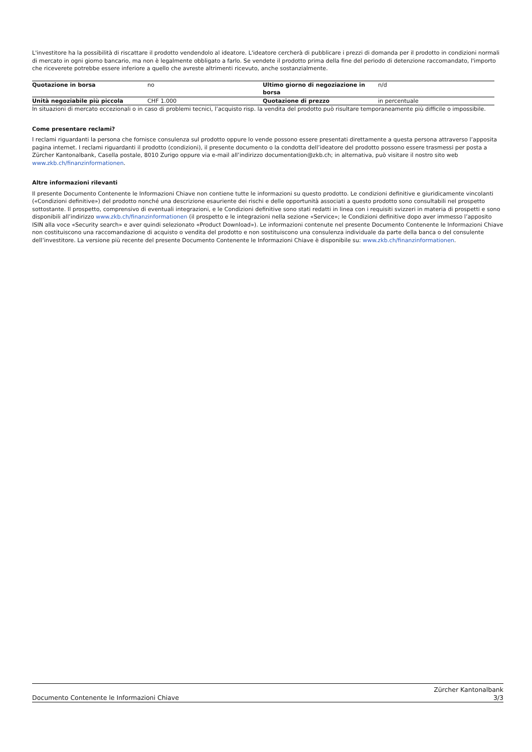L'investitore ha la possibilità di riscattare il prodotto vendendolo al ideatore. L'ideatore cercherà di pubblicare i prezzi di domanda per il prodotto in condizioni normali di mercato in ogni giorno bancario, ma non è legalmente obbligato a farlo. Se vendete il prodotto prima della fine del periodo di detenzione raccomandato, l'importo che riceverete potrebbe essere inferiore a quello che avreste altrimenti ricevuto, anche sostanzialmente.
| Quotazione in borsa | no | Ultimo giorno di negoziazione in borsa | n/d |
| Unità negoziabile più piccola | CHF 1.000 | Quotazione di prezzo | in percentuale |
In situazioni di mercato eccezionali o in caso di problemi tecnici, l’acquisto risp. la vendita del prodotto può risultare temporaneamente più difficile o impossibile.
Come presentare reclami?
I reclami riguardanti la persona che fornisce consulenza sul prodotto oppure lo vende possono essere presentati direttamente a questa persona attraverso l’apposita pagina internet. I reclami riguardanti il prodotto (condizioni), il presente documento o la condotta dell’ideatore del prodotto possono essere trasmessi per posta a Zürcher Kantonalbank, Casella postale, 8010 Zurigo oppure via e-mail all’indirizzo documentation@zkb.ch; in alternativa, può visitare il nostro sito web www.zkb.ch/finanzinformationen.
Altre informazioni rilevanti
Il presente Documento Contenente le Informazioni Chiave non contiene tutte le informazioni su questo prodotto. Le condizioni definitive e giuridicamente vincolanti («Condizioni definitive») del prodotto nonché una descrizione esauriente dei rischi e delle opportunità associati a questo prodotto sono consultabili nel prospetto sottostante. Il prospetto, comprensivo di eventuali integrazioni, e le Condizioni definitive sono stati redatti in linea con i requisiti svizzeri in materia di prospetti e sono disponibili all’indirizzo www.zkb.ch/finanzinformationen (il prospetto e le integrazioni nella sezione «Service»; le Condizioni definitive dopo aver immesso l’apposito ISIN alla voce «Security search» e aver quindi selezionato «Product Download»). Le informazioni contenute nel presente Documento Contenente le Informazioni Chiave non costituiscono una raccomandazione di acquisto o vendita del prodotto e non sostituiscono una consulenza individuale da parte della banca o del consulente dell’investitore. La versione più recente del presente Documento Contenente le Informazioni Chiave è disponibile su: www.zkb.ch/finanzinformationen.
Documento Contenente le Informazioni Chiave
Zürcher Kantonalbank
3/3